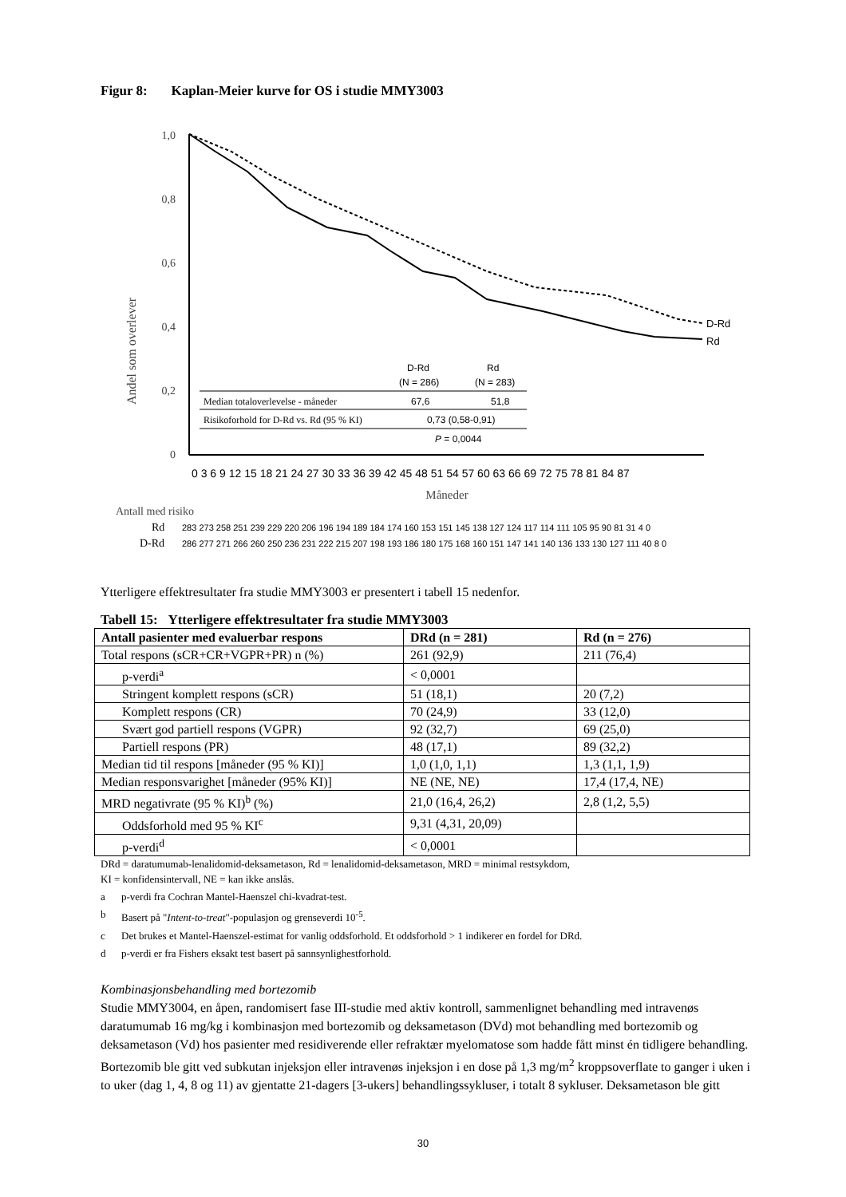Figur 8: Kaplan-Meier kurve for OS i studie MMY3003
Andel som overlever
1,0
0,8
0,6
0,4
0,2
0
D-Rd
Rd
D-Rd
Rd
(N = 286)
(N = 283)
Median totaloverlevelse - måneder
67,6
51,8
Risikoforhold for D-Rd vs. Rd (95 % KI)
0,73 (0,58-0,91)
P = 0,0044
0 3 6 9 12 15 18 21 24 27 30 33 36 39 42 45 48 51 54 57 60 63 66 69 72 75 78 81 84 87
Måneder
Antall med risiko
Rd
283 273 258 251 239 229 220 206 196 194 189 184 174 160 153 151 145 138 127 124 117 114 111 105 95 90 81 31 4 0
D-Rd
286 277 271 266 260 250 236 231 222 215 207 198 193 186 180 175 168 160 151 147 141 140 136 133 130 127 111 40 8 0
Ytterligere effektresultater fra studie MMY3003 er presentert i tabell 15 nedenfor.
Tabell 15: Ytterligere effektresultater fra studie MMY3003
| Antall pasienter med evaluerbar respons | DRd (n = 281) | Rd (n = 276) |
| --- | --- | --- |
| Total respons (sCR+CR+VGPR+PR) n (%) | 261 (92,9) | 211 (76,4) |
| p-verdi<sup>a</sup> | < 0,0001 | |
| Stringent komplett respons (sCR) | 51 (18,1) | 20 (7,2) |
| Komplett respons (CR) | 70 (24,9) | 33 (12,0) |
| Svært god partiell respons (VGPR) | 92 (32,7) | 69 (25,0) |
| Partiell respons (PR) | 48 (17,1) | 89 (32,2) |
| Median tid til respons [måneder (95 % KI)] | 1,0 (1,0, 1,1) | 1,3 (1,1, 1,9) |
| Median responsvarighet [måneder (95% KI)] | NE (NE, NE) | 17,4 (17,4, NE) |
| MRD negativrate (95 % KI)<sup>b</sup> (%) | 21,0 (16,4, 26,2) | 2,8 (1,2, 5,5) |
| Oddsforhold med 95 % KI<sup>c</sup> | 9,31 (4,31, 20,09) | |
| p-verdi<sup>d</sup> | < 0,0001 | |
DRd = daratumumab-lenalidomid-deksametason, Rd = lenalidomid-deksametason, MRD = minimal restsykdom,
KI = konfidensintervall, NE = kan ikke anslås.
a p-verdi fra Cochran Mantel-Haenszel chi-kvadrat-test.
b Basert på "Intent-to-treat"-populasjon og grenseverdi 10<sup>-5</sup>.
c Det brukes et Mantel-Haenszel-estimat for vanlig oddsforhold. Et oddsforhold > 1 indikerer en fordel for DRd.
d p-verdi er fra Fishers eksakt test basert på sannsynlighestforhold.
Kombinasjonsbehandling med bortezomib
Studie MMY3004, en åpen, randomisert fase III-studie med aktiv kontroll, sammenlignet behandling med intravenøs daratumumab 16 mg/kg i kombinasjon med bortezomib og deksametason (DVd) mot behandling med bortezomib og deksametason (Vd) hos pasienter med residiverende eller refraktær myelomatose som hadde fått minst én tidligere behandling. Bortezomib ble gitt ved subkutan injeksjon eller intravenøs injeksjon i en dose på 1,3 mg/m<sup>2</sup> kroppsoverflate to ganger i uken i to uker (dag 1, 4, 8 og 11) av gjentatte 21-dagers [3-ukers] behandlingssykluser, i totalt 8 sykluser. Deksametason ble gitt
30